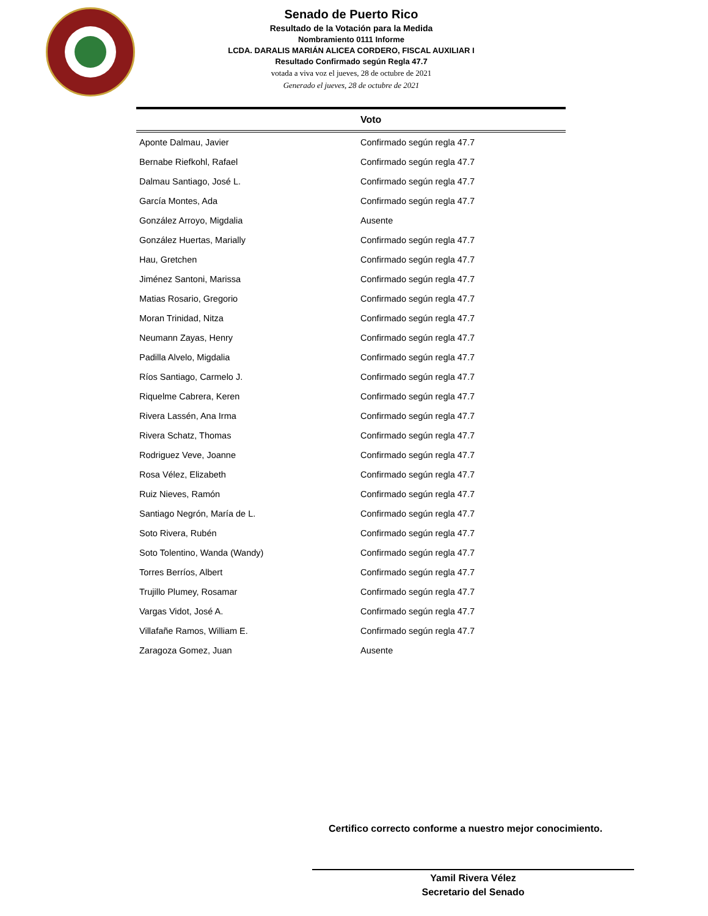Senado de Puerto Rico
Resultado de la Votación para la Medida
Nombramiento 0111 Informe
LCDA. DARALIS MARIÁN ALICEA CORDERO, FISCAL AUXILIAR I
Resultado Confirmado según Regla 47.7
votada a viva voz el jueves, 28 de octubre de 2021
Generado el jueves, 28 de octubre de 2021
| | Voto |
| --- | --- |
| Aponte Dalmau, Javier | Confirmado según regla 47.7 |
| Bernabe Riefkohl, Rafael | Confirmado según regla 47.7 |
| Dalmau Santiago, José L. | Confirmado según regla 47.7 |
| García Montes, Ada | Confirmado según regla 47.7 |
| González Arroyo, Migdalia | Ausente |
| González Huertas, Marially | Confirmado según regla 47.7 |
| Hau, Gretchen | Confirmado según regla 47.7 |
| Jiménez Santoni, Marissa | Confirmado según regla 47.7 |
| Matias Rosario, Gregorio | Confirmado según regla 47.7 |
| Moran Trinidad, Nitza | Confirmado según regla 47.7 |
| Neumann Zayas, Henry | Confirmado según regla 47.7 |
| Padilla Alvelo, Migdalia | Confirmado según regla 47.7 |
| Ríos Santiago, Carmelo J. | Confirmado según regla 47.7 |
| Riquelme Cabrera, Keren | Confirmado según regla 47.7 |
| Rivera Lassén, Ana Irma | Confirmado según regla 47.7 |
| Rivera Schatz, Thomas | Confirmado según regla 47.7 |
| Rodriguez Veve, Joanne | Confirmado según regla 47.7 |
| Rosa Vélez, Elizabeth | Confirmado según regla 47.7 |
| Ruiz Nieves, Ramón | Confirmado según regla 47.7 |
| Santiago Negrón, María de L. | Confirmado según regla 47.7 |
| Soto Rivera, Rubén | Confirmado según regla 47.7 |
| Soto Tolentino, Wanda (Wandy) | Confirmado según regla 47.7 |
| Torres Berríos, Albert | Confirmado según regla 47.7 |
| Trujillo Plumey, Rosamar | Confirmado según regla 47.7 |
| Vargas Vidot, José A. | Confirmado según regla 47.7 |
| Villafañe Ramos, William E. | Confirmado según regla 47.7 |
| Zaragoza Gomez, Juan | Ausente |
Certifico correcto conforme a nuestro mejor conocimiento.
Yamil Rivera Vélez
Secretario del Senado